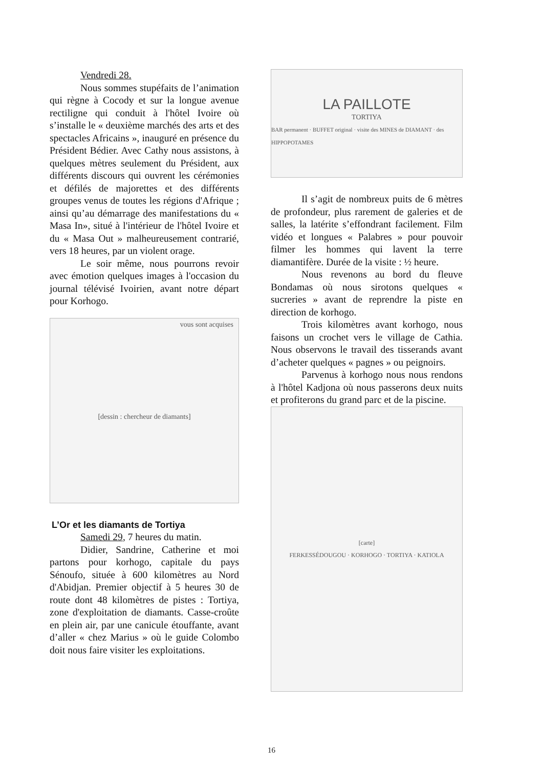Vendredi 28.
Nous sommes stupéfaits de l’animation qui règne à Cocody et sur la longue avenue rectiligne qui conduit à l'hôtel Ivoire où s’installe le « deuxième marchés des arts et des spectacles Africains », inauguré en présence du Président Bédier. Avec Cathy nous assistons, à quelques mètres seulement du Président, aux différents discours qui ouvrent les cérémonies et défilés de majorettes et des différents groupes venus de toutes les régions d'Afrique ; ainsi qu’au démarrage des manifestations du « Masa In», situé à l'intérieur de l'hôtel Ivoire et du « Masa Out » malheureusement contrarié, vers 18 heures, par un violent orage.
Le soir même, nous pourrons revoir avec émotion quelques images à l'occasion du journal télévisé Ivoirien, avant notre départ pour Korhogo.
vous sont acquises
[dessin : chercheur de diamants]
L’Or et les diamants de Tortiya
Samedi 29, 7 heures du matin.
Didier, Sandrine, Catherine et moi partons pour korhogo, capitale du pays Sénoufo, située à 600 kilomètres au Nord d'Abidjan. Premier objectif à 5 heures 30 de route dont 48 kilomètres de pistes : Tortiya, zone d'exploitation de diamants. Casse-croûte en plein air, par une canicule étouffante, avant d’aller « chez Marius » où le guide Colombo doit nous faire visiter les exploitations.
LA PAILLOTE
TORTIYA
BAR permanent · BUFFET original · visite des MINES de DIAMANT · des HIPPOPOTAMES
Il s’agit de nombreux puits de 6 mètres de profondeur, plus rarement de galeries et de salles, la latérite s’effondrant facilement. Film vidéo et longues « Palabres » pour pouvoir filmer les hommes qui lavent la terre diamantifère. Durée de la visite : ½ heure.
Nous revenons au bord du fleuve Bondamas où nous sirotons quelques « sucreries » avant de reprendre la piste en direction de korhogo.
Trois kilomètres avant korhogo, nous faisons un crochet vers le village de Cathia. Nous observons le travail des tisserands avant d’acheter quelques « pagnes » ou peignoirs.
Parvenus à korhogo nous nous rendons à l'hôtel Kadjona où nous passerons deux nuits et profiterons du grand parc et de la piscine.
[carte]
FERKESSÉDOUGOU · KORHOGO · TORTIYA · KATIOLA
16